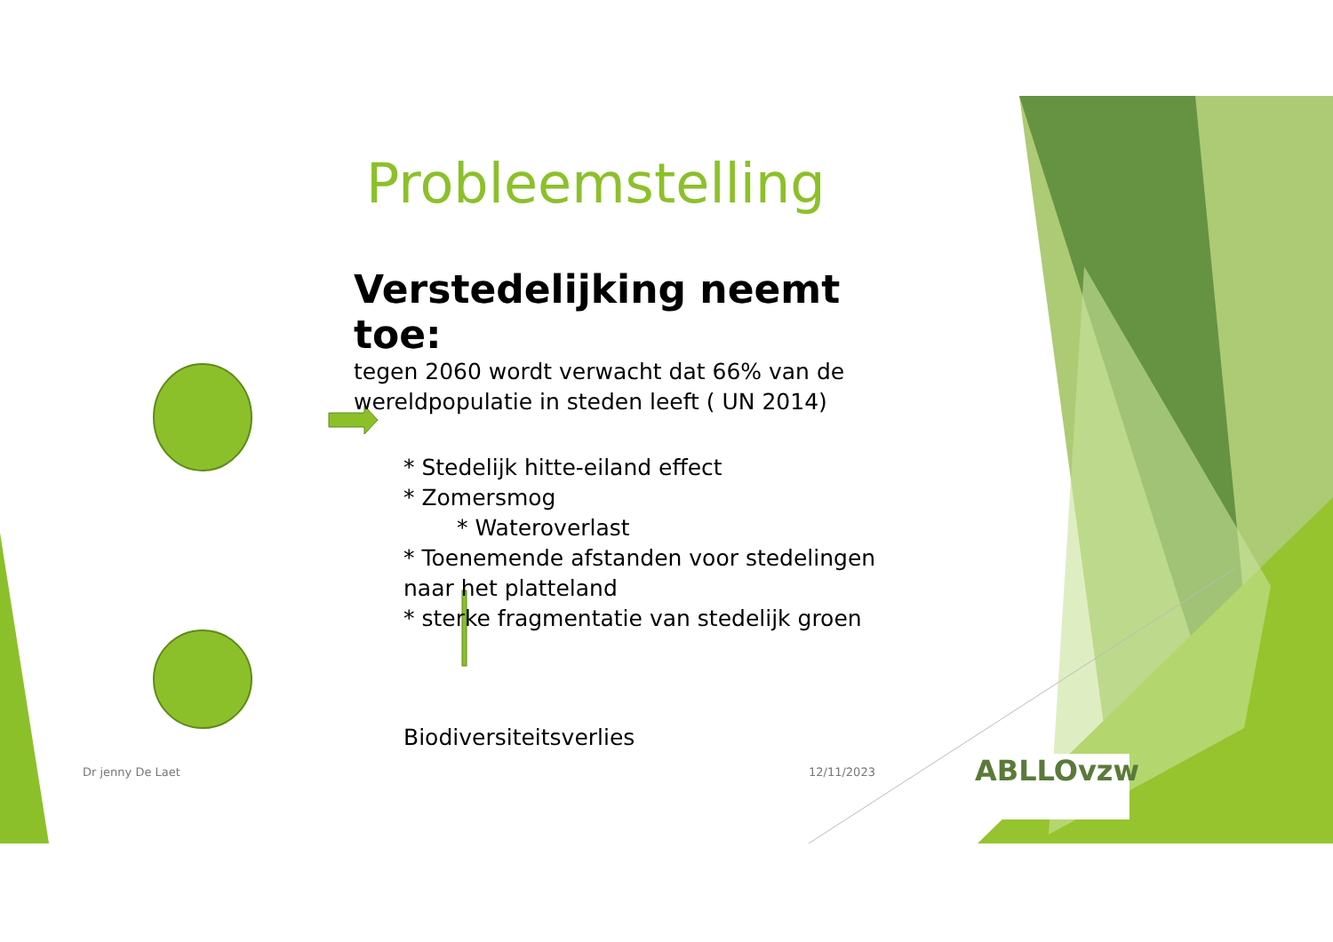Probleemstelling
Verstedelijking neemt toe:
tegen 2060 wordt verwacht dat 66% van de wereldpopulatie in steden leeft ( UN 2014)
* Stedelijk hitte-eiland effect
* Zomersmog
* Wateroverlast
* Toenemende afstanden voor stedelingen naar het platteland
* sterke fragmentatie van stedelijk groen
Biodiversiteitsverlies
Dr jenny De Laet 12/11/2023 ABLLOvzw